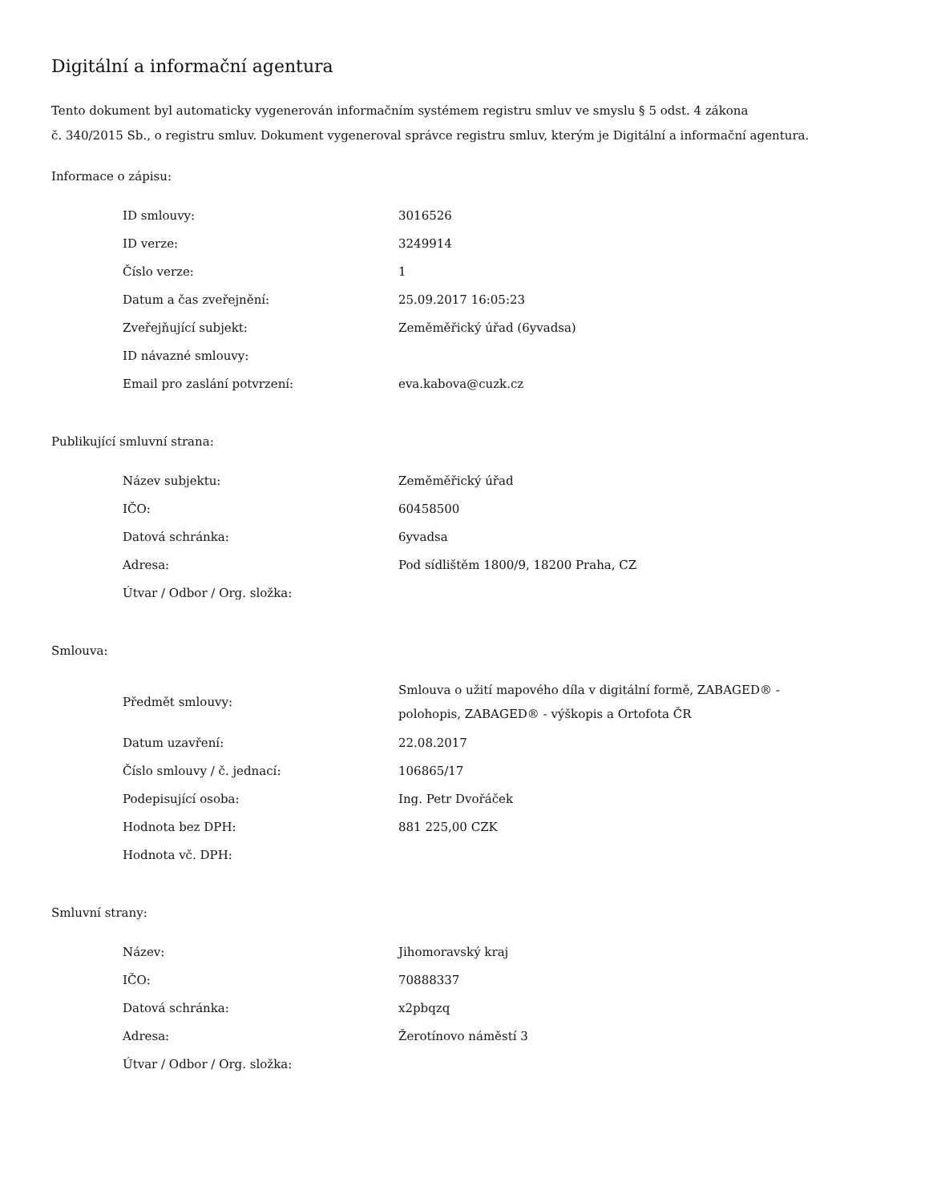Digitální a informační agentura
Tento dokument byl automaticky vygenerován informačním systémem registru smluv ve smyslu § 5 odst. 4 zákona
č. 340/2015 Sb., o registru smluv. Dokument vygeneroval správce registru smluv, kterým je Digitální a informační agentura.
Informace o zápisu:
| ID smlouvy: | 3016526 |
| ID verze: | 3249914 |
| Číslo verze: | 1 |
| Datum a čas zveřejnění: | 25.09.2017 16:05:23 |
| Zveřejňující subjekt: | Zeměměřický úřad (6yvadsa) |
| ID návazné smlouvy: | |
| Email pro zaslání potvrzení: | eva.kabova@cuzk.cz |
Publikující smluvní strana:
| Název subjektu: | Zeměměřický úřad |
| IČO: | 60458500 |
| Datová schránka: | 6yvadsa |
| Adresa: | Pod sídlištěm 1800/9, 18200 Praha, CZ |
| Útvar / Odbor / Org. složka: | |
Smlouva:
| Předmět smlouvy: | Smlouva o užití mapového díla v digitální formě, ZABAGED® - polohopis, ZABAGED® - výškopis a Ortofota ČR |
| Datum uzavření: | 22.08.2017 |
| Číslo smlouvy / č. jednací: | 106865/17 |
| Podepisující osoba: | Ing. Petr Dvořáček |
| Hodnota bez DPH: | 881 225,00 CZK |
| Hodnota vč. DPH: | |
Smluvní strany:
| Název: | Jihomoravský kraj |
| IČO: | 70888337 |
| Datová schránka: | x2pbqzq |
| Adresa: | Žerotínovo náměstí 3 |
| Útvar / Odbor / Org. složka: | |